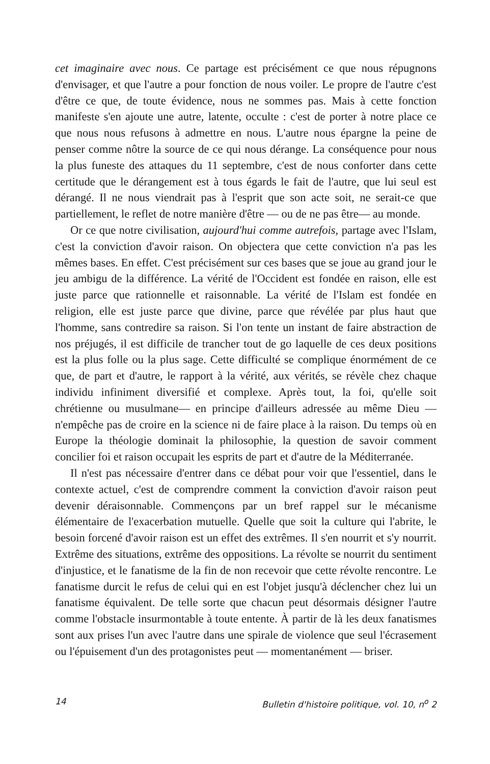cet imaginaire avec nous. Ce partage est précisément ce que nous répugnons d'envisager, et que l'autre a pour fonction de nous voiler. Le propre de l'autre c'est d'être ce que, de toute évidence, nous ne sommes pas. Mais à cette fonction manifeste s'en ajoute une autre, latente, occulte : c'est de porter à notre place ce que nous nous refusons à admettre en nous. L'autre nous épargne la peine de penser comme nôtre la source de ce qui nous dérange. La conséquence pour nous la plus funeste des attaques du 11 septembre, c'est de nous conforter dans cette certitude que le dérangement est à tous égards le fait de l'autre, que lui seul est dérangé. Il ne nous viendrait pas à l'esprit que son acte soit, ne serait-ce que partiellement, le reflet de notre manière d'être — ou de ne pas être— au monde.
Or ce que notre civilisation, aujourd'hui comme autrefois, partage avec l'Islam, c'est la conviction d'avoir raison. On objectera que cette conviction n'a pas les mêmes bases. En effet. C'est précisément sur ces bases que se joue au grand jour le jeu ambigu de la différence. La vérité de l'Occident est fondée en raison, elle est juste parce que rationnelle et raisonnable. La vérité de l'Islam est fondée en religion, elle est juste parce que divine, parce que révélée par plus haut que l'homme, sans contredire sa raison. Si l'on tente un instant de faire abstraction de nos préjugés, il est difficile de trancher tout de go laquelle de ces deux positions est la plus folle ou la plus sage. Cette difficulté se complique énormément de ce que, de part et d'autre, le rapport à la vérité, aux vérités, se révèle chez chaque individu infiniment diversifié et complexe. Après tout, la foi, qu'elle soit chrétienne ou musulmane— en principe d'ailleurs adressée au même Dieu — n'empêche pas de croire en la science ni de faire place à la raison. Du temps où en Europe la théologie dominait la philosophie, la question de savoir comment concilier foi et raison occupait les esprits de part et d'autre de la Méditerranée.
Il n'est pas nécessaire d'entrer dans ce débat pour voir que l'essentiel, dans le contexte actuel, c'est de comprendre comment la conviction d'avoir raison peut devenir déraisonnable. Commençons par un bref rappel sur le mécanisme élémentaire de l'exacerbation mutuelle. Quelle que soit la culture qui l'abrite, le besoin forcené d'avoir raison est un effet des extrêmes. Il s'en nourrit et s'y nourrit. Extrême des situations, extrême des oppositions. La révolte se nourrit du sentiment d'injustice, et le fanatisme de la fin de non recevoir que cette révolte rencontre. Le fanatisme durcit le refus de celui qui en est l'objet jusqu'à déclencher chez lui un fanatisme équivalent. De telle sorte que chacun peut désormais désigner l'autre comme l'obstacle insurmontable à toute entente. À partir de là les deux fanatismes sont aux prises l'un avec l'autre dans une spirale de violence que seul l'écrasement ou l'épuisement d'un des protagonistes peut — momentanément — briser.
14 Bulletin d'histoire politique, vol. 10, n<sup>o</sup> 2